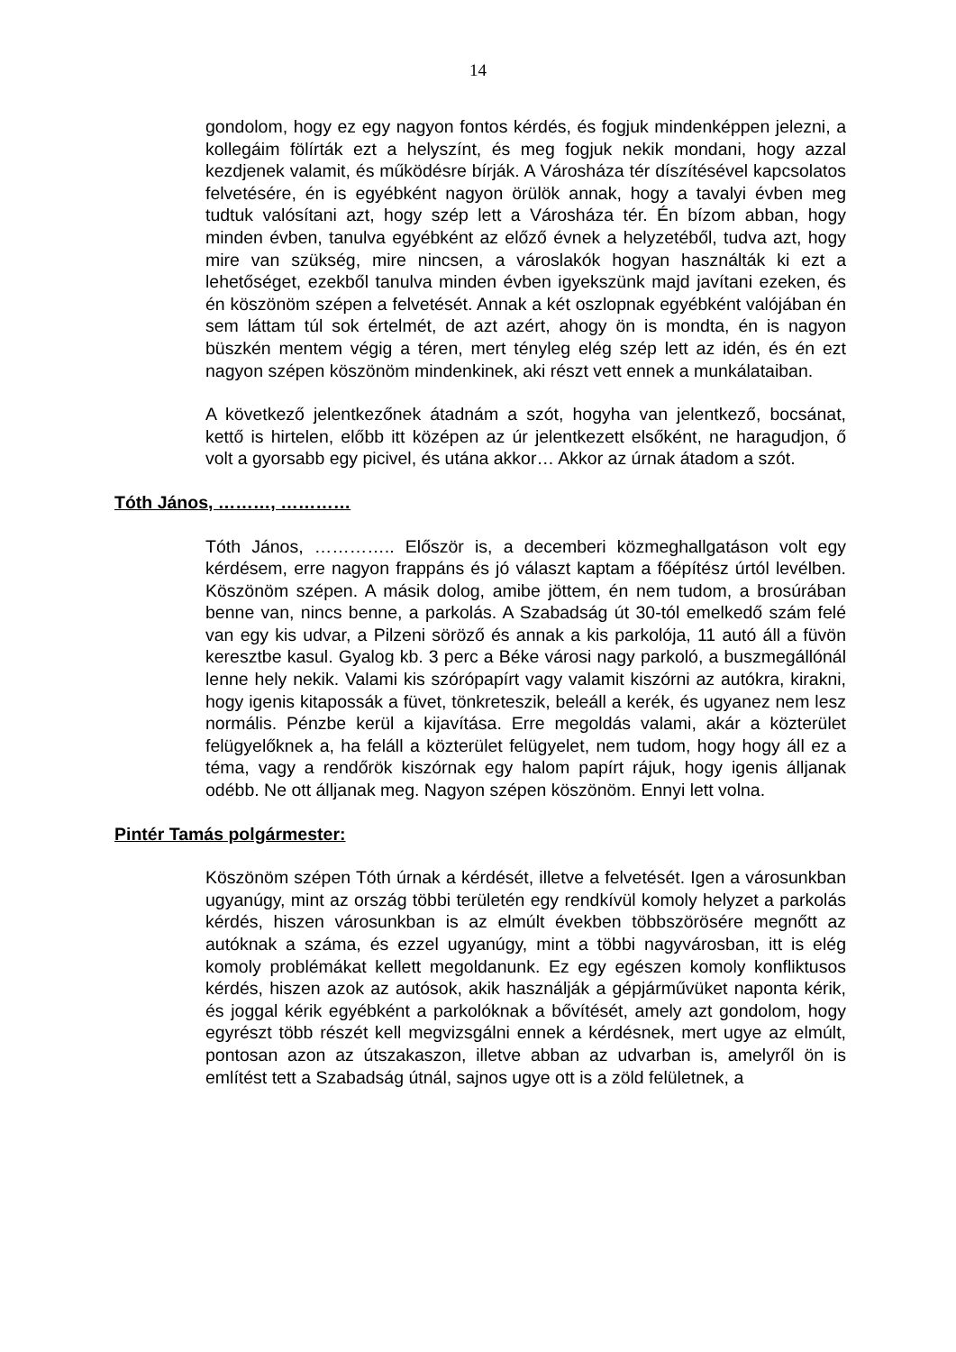14
gondolom, hogy ez egy nagyon fontos kérdés, és fogjuk mindenképpen jelezni, a kollegáim fölírták ezt a helyszínt, és meg fogjuk nekik mondani, hogy azzal kezdjenek valamit, és működésre bírják. A Városháza tér díszítésével kapcsolatos felvetésére, én is egyébként nagyon örülök annak, hogy a tavalyi évben meg tudtuk valósítani azt, hogy szép lett a Városháza tér. Én bízom abban, hogy minden évben, tanulva egyébként az előző évnek a helyzetéből, tudva azt, hogy mire van szükség, mire nincsen, a városlakók hogyan használták ki ezt a lehetőséget, ezekből tanulva minden évben igyekszünk majd javítani ezeken, és én köszönöm szépen a felvetését. Annak a két oszlopnak egyébként valójában én sem láttam túl sok értelmét, de azt azért, ahogy ön is mondta, én is nagyon büszkén mentem végig a téren, mert tényleg elég szép lett az idén, és én ezt nagyon szépen köszönöm mindenkinek, aki részt vett ennek a munkálataiban.
A következő jelentkezőnek átadnám a szót, hogyha van jelentkező, bocsánat, kettő is hirtelen, előbb itt középen az úr jelentkezett elsőként, ne haragudjon, ő volt a gyorsabb egy picivel, és utána akkor… Akkor az úrnak átadom a szót.
Tóth János, ………, …………
Tóth János, ………….. Először is, a decemberi közmeghallgatáson volt egy kérdésem, erre nagyon frappáns és jó választ kaptam a főépítész úrtól levélben. Köszönöm szépen. A másik dolog, amibe jöttem, én nem tudom, a brosúrában benne van, nincs benne, a parkolás. A Szabadság út 30-tól emelkedő szám felé van egy kis udvar, a Pilzeni söröző és annak a kis parkolója, 11 autó áll a füvön keresztbe kasul. Gyalog kb. 3 perc a Béke városi nagy parkoló, a buszmegállónál lenne hely nekik. Valami kis szórópapírt vagy valamit kiszórni az autókra, kirakni, hogy igenis kitapossák a füvet, tönkreteszik, beleáll a kerék, és ugyanez nem lesz normális. Pénzbe kerül a kijavítása. Erre megoldás valami, akár a közterület felügyelőknek a, ha feláll a közterület felügyelet, nem tudom, hogy hogy áll ez a téma, vagy a rendőrök kiszórnak egy halom papírt rájuk, hogy igenis álljanak odébb. Ne ott álljanak meg. Nagyon szépen köszönöm. Ennyi lett volna.
Pintér Tamás polgármester:
Köszönöm szépen Tóth úrnak a kérdését, illetve a felvetését. Igen a városunkban ugyanúgy, mint az ország többi területén egy rendkívül komoly helyzet a parkolás kérdés, hiszen városunkban is az elmúlt években többszörösére megnőtt az autóknak a száma, és ezzel ugyanúgy, mint a többi nagyvárosban, itt is elég komoly problémákat kellett megoldanunk. Ez egy egészen komoly konfliktusos kérdés, hiszen azok az autósok, akik használják a gépjárművüket naponta kérik, és joggal kérik egyébként a parkolóknak a bővítését, amely azt gondolom, hogy egyrészt több részét kell megvizsgálni ennek a kérdésnek, mert ugye az elmúlt, pontosan azon az útszakaszon, illetve abban az udvarban is, amelyről ön is említést tett a Szabadság útnál, sajnos ugye ott is a zöld felületnek, a